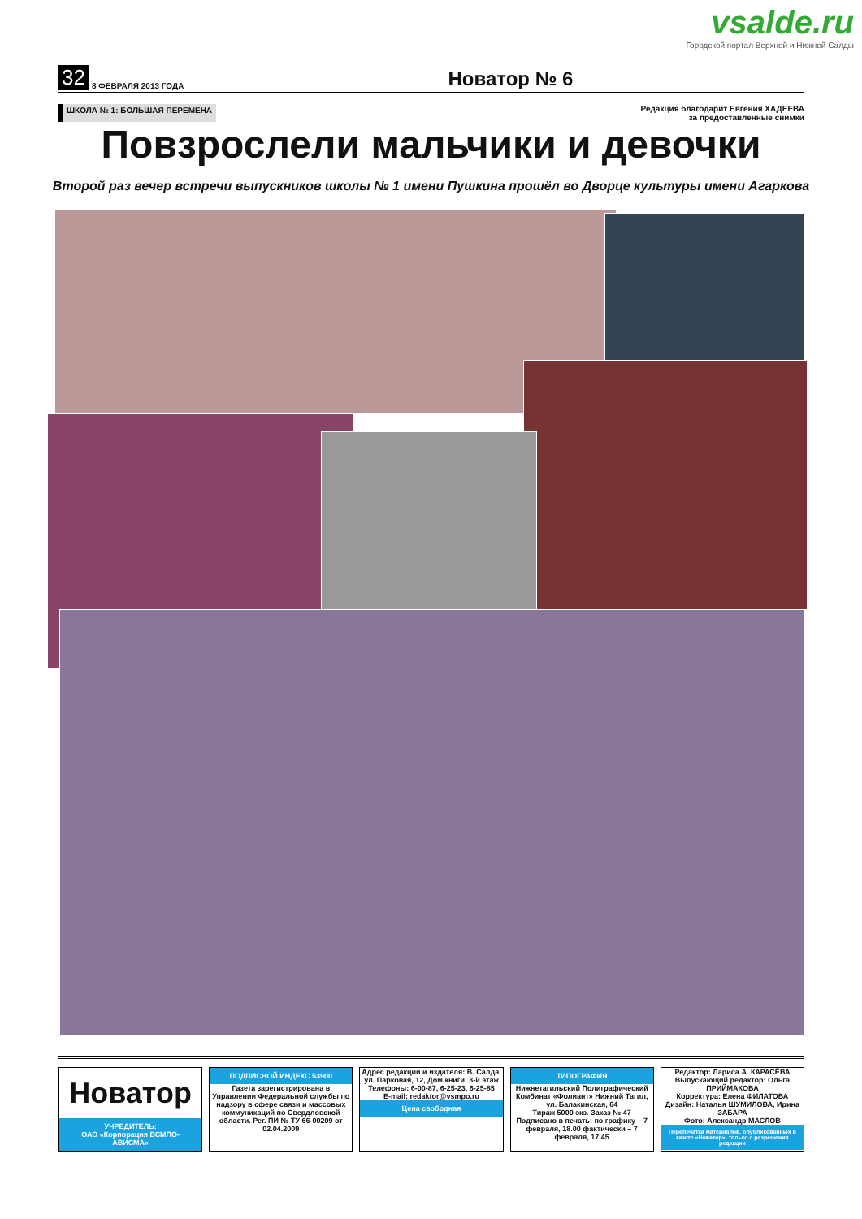vsalde.ru
Городской портал Верхней и Нижней Салды
32 8 ФЕВРАЛЯ 2013 ГОДА Новатор № 6
ШКОЛА № 1: БОЛЬШАЯ ПЕРЕМЕНА Редакция благодарит Евгения ХАДЕЕВА
за предоставленные снимки
Повзрослели мальчики и девочки
Второй раз вечер встречи выпускников школы № 1 имени Пушкина прошёл во Дворце культуры имени Агаркова
Новатор
УЧРЕДИТЕЛЬ:
ОАО «Корпорация ВСМПО-АВИСМА»
ПОДПИСНОЙ ИНДЕКС 53900
Газета зарегистрирована в Управлении Федеральной службы по надзору в сфере связи и массовых коммуникаций по Свердловской области. Рег. ПИ № ТУ 66-00209 от 02.04.2009
Адрес редакции и издателя: В. Салда, ул. Парковая, 12, Дом книги, 3-й этаж
Телефоны: 6-00-87, 6-25-23, 6-25-85
E-mail: redaktor@vsmpo.ru
Цена свободная
ТИПОГРАФИЯ
Нижнетагильский Полиграфический Комбинат «Фолиант» Нижний Тагил, ул. Балакинская, 64
Тираж 5000 экз. Заказ № 47
Подписано в печать: по графику – 7 февраля, 18.00 фактически – 7 февраля, 17.45
Редактор: Лариса А. КАРАСЁВА
Выпускающий редактор: Ольга ПРИЙМАКОВА
Корректура: Елена ФИЛАТОВА
Дизайн: Наталья ШУМИЛОВА, Ирина ЗАБАРА
Фото: Александр МАСЛОВ
Перепечатка материалов, опубликованных в газете «Новатор», только с разрешения редакции